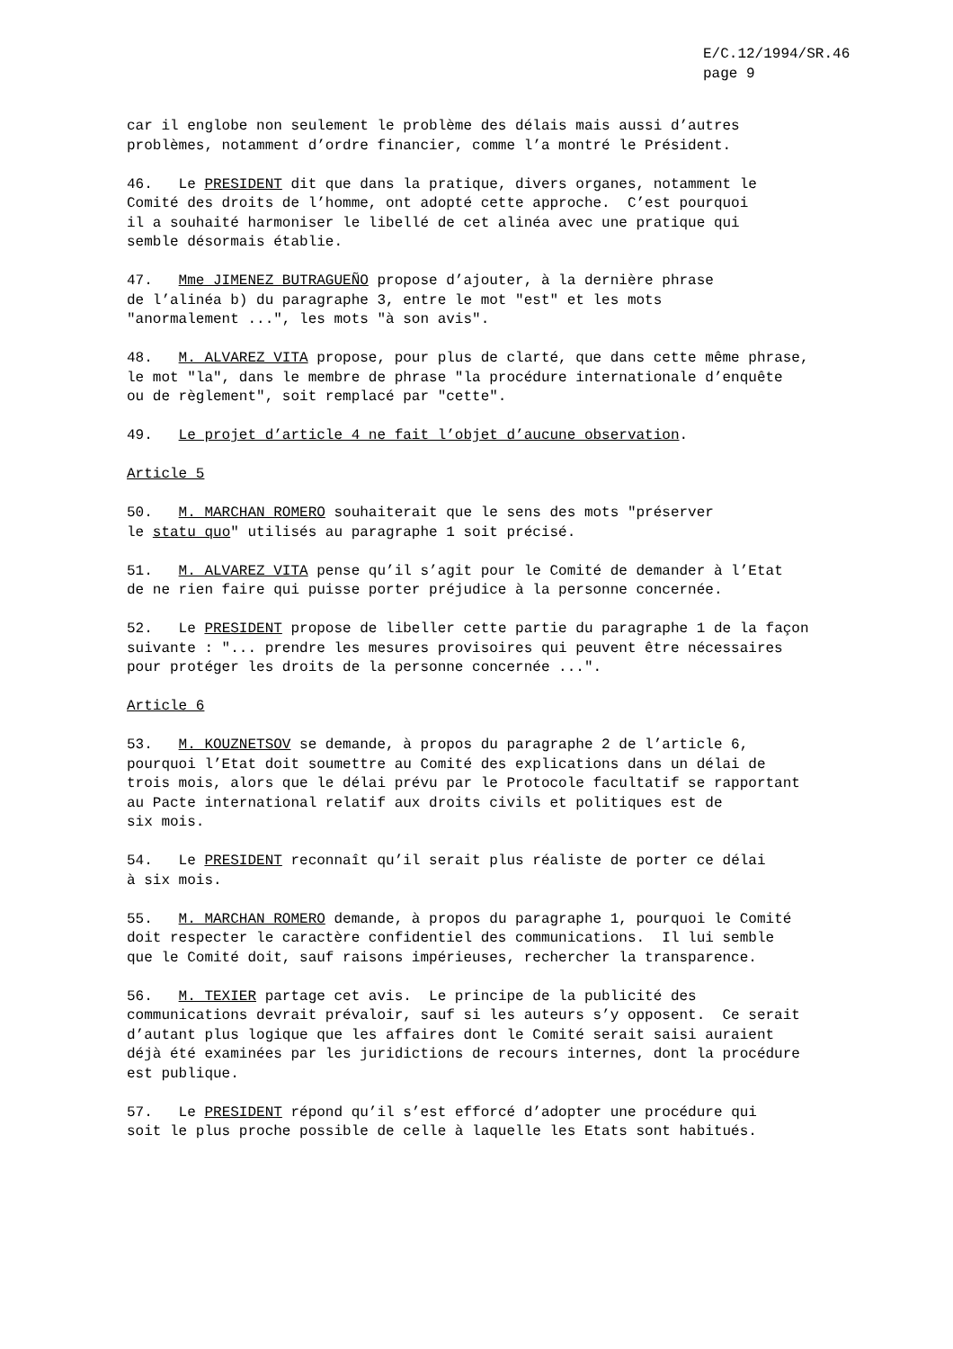E/C.12/1994/SR.46
page 9
car il englobe non seulement le problème des délais mais aussi d’autres problèmes, notamment d’ordre financier, comme l’a montré le Président.
46. Le PRESIDENT dit que dans la pratique, divers organes, notamment le Comité des droits de l’homme, ont adopté cette approche. C’est pourquoi il a souhaité harmoniser le libellé de cet alinéa avec une pratique qui semble désormais établie.
47. Mme JIMENEZ BUTRAGUEÑO propose d’ajouter, à la dernière phrase de l’alinéa b) du paragraphe 3, entre le mot "est" et les mots "anormalement ...", les mots "à son avis".
48. M. ALVAREZ VITA propose, pour plus de clarté, que dans cette même phrase, le mot "la", dans le membre de phrase "la procédure internationale d’enquête ou de règlement", soit remplacé par "cette".
49. Le projet d’article 4 ne fait l’objet d’aucune observation.
Article 5
50. M. MARCHAN ROMERO souhaiterait que le sens des mots "préserver le statu quo" utilisés au paragraphe 1 soit précisé.
51. M. ALVAREZ VITA pense qu’il s’agit pour le Comité de demander à l’Etat de ne rien faire qui puisse porter préjudice à la personne concernée.
52. Le PRESIDENT propose de libeller cette partie du paragraphe 1 de la façon suivante : "... prendre les mesures provisoires qui peuvent être nécessaires pour protéger les droits de la personne concernée ...".
Article 6
53. M. KOUZNETSOV se demande, à propos du paragraphe 2 de l’article 6, pourquoi l’Etat doit soumettre au Comité des explications dans un délai de trois mois, alors que le délai prévu par le Protocole facultatif se rapportant au Pacte international relatif aux droits civils et politiques est de six mois.
54. Le PRESIDENT reconnaît qu’il serait plus réaliste de porter ce délai à six mois.
55. M. MARCHAN ROMERO demande, à propos du paragraphe 1, pourquoi le Comité doit respecter le caractère confidentiel des communications. Il lui semble que le Comité doit, sauf raisons impérieuses, rechercher la transparence.
56. M. TEXIER partage cet avis. Le principe de la publicité des communications devrait prévaloir, sauf si les auteurs s’y opposent. Ce serait d’autant plus logique que les affaires dont le Comité serait saisi auraient déjà été examinées par les juridictions de recours internes, dont la procédure est publique.
57. Le PRESIDENT répond qu’il s’est efforcé d’adopter une procédure qui soit le plus proche possible de celle à laquelle les Etats sont habitués.